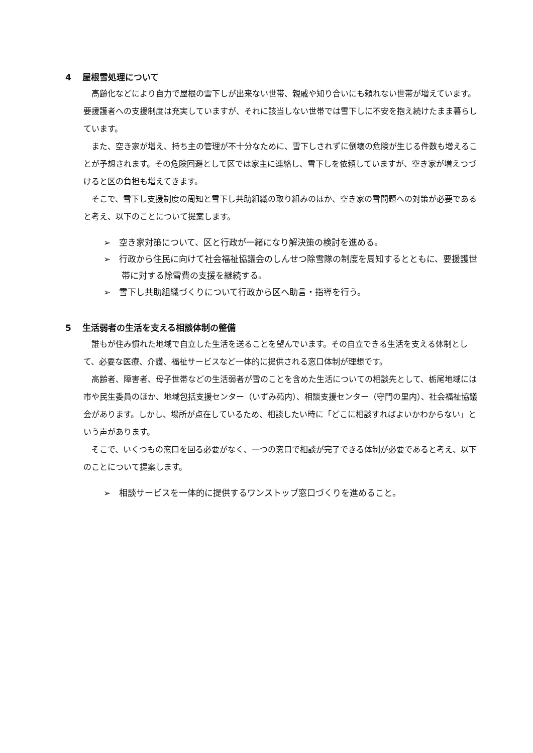4 屋根雪処理について
高齢化などにより自力で屋根の雪下しが出来ない世帯、親戚や知り合いにも頼れない世帯が増えています。要援護者への支援制度は充実していますが、それに該当しない世帯では雪下しに不安を抱え続けたまま暮らしています。
また、空き家が増え、持ち主の管理が不十分なために、雪下しされずに倒壊の危険が生じる件数も増えることが予想されます。その危険回避として区では家主に連絡し、雪下しを依頼していますが、空き家が増えつづけると区の負担も増えてきます。
そこで、雪下し支援制度の周知と雪下し共助組織の取り組みのほか、空き家の雪問題への対策が必要であると考え、以下のことについて提案します。
➢　空き家対策について、区と行政が一緒になり解決策の検討を進める。
➢　行政から住民に向けて社会福祉協議会のしんせつ除雪隊の制度を周知するとともに、要援護世帯に対する除雪費の支援を継続する。
➢　雪下し共助組織づくりについて行政から区へ助言・指導を行う。
5 生活弱者の生活を支える相談体制の整備
誰もが住み慣れた地域で自立した生活を送ることを望んでいます。その自立できる生活を支える体制として、必要な医療、介護、福祉サービスなど一体的に提供される窓口体制が理想です。
高齢者、障害者、母子世帯などの生活弱者が雪のことを含めた生活についての相談先として、栃尾地域には市や民生委員のほか、地域包括支援センター（いずみ苑内）、相談支援センター（守門の里内）、社会福祉協議会があります。しかし、場所が点在しているため、相談したい時に「どこに相談すればよいかわからない」という声があります。
そこで、いくつもの窓口を回る必要がなく、一つの窓口で相談が完了できる体制が必要であると考え、以下のことについて提案します。
➢　相談サービスを一体的に提供するワンストップ窓口づくりを進めること。